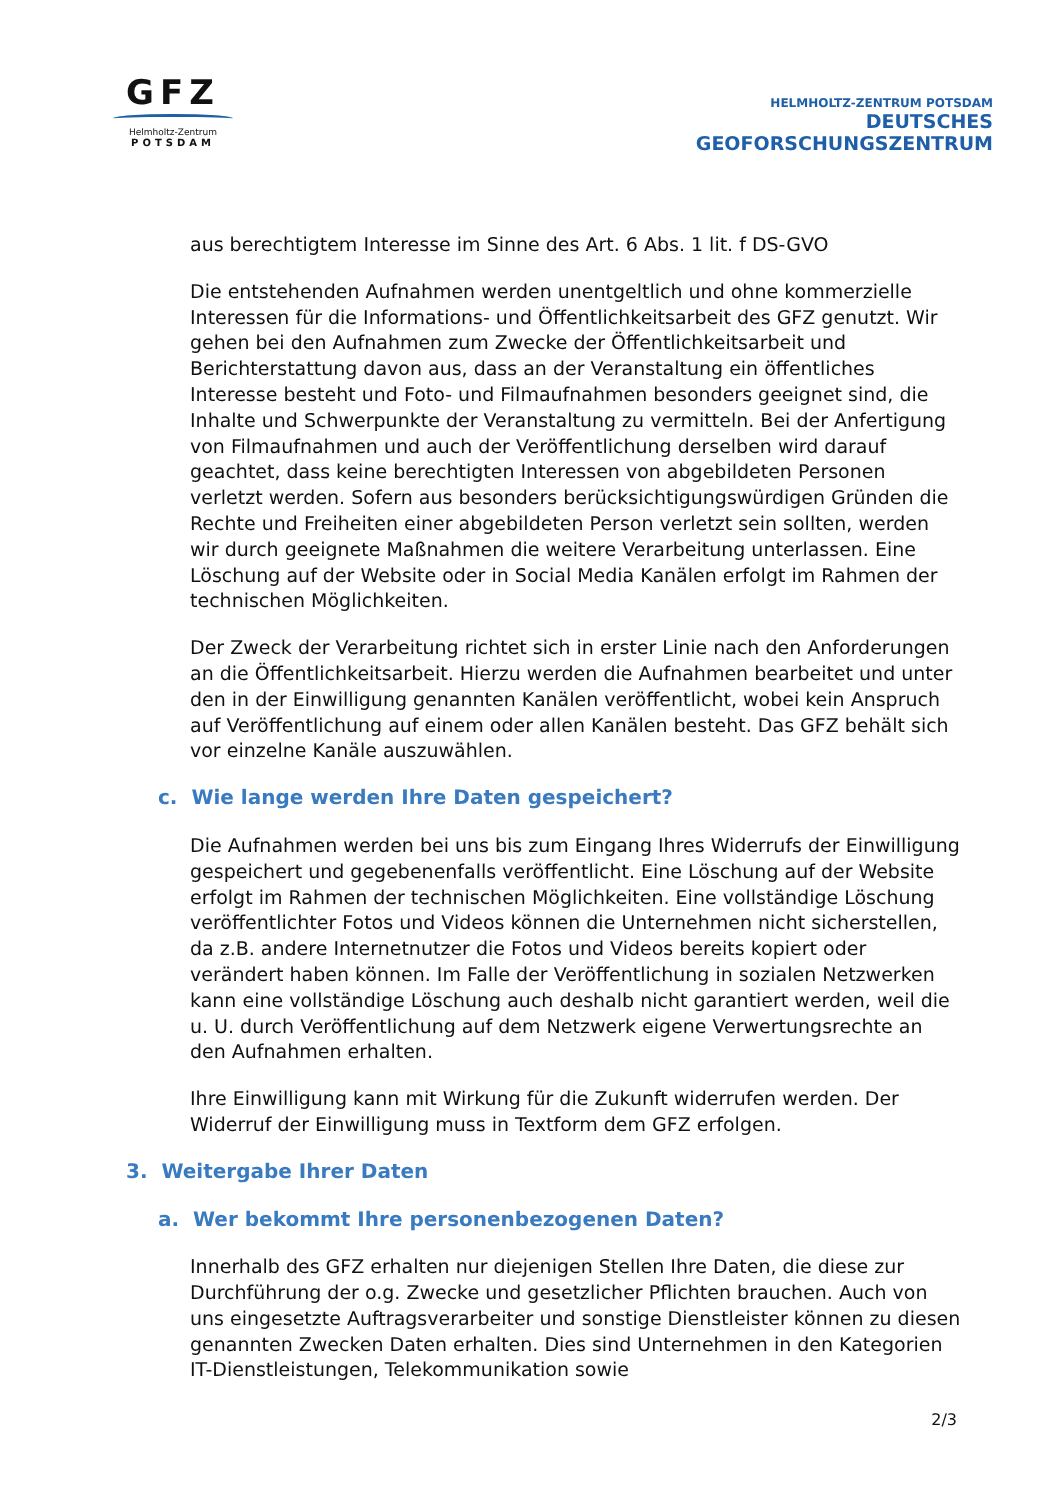GFZ
Helmholtz-Zentrum
POTSDAM
HELMHOLTZ-ZENTRUM POTSDAM
DEUTSCHES
GEOFORSCHUNGSZENTRUM
aus berechtigtem Interesse im Sinne des Art. 6 Abs. 1 lit. f DS-GVO
Die entstehenden Aufnahmen werden unentgeltlich und ohne kommerzielle Interessen für die Informations- und Öffentlichkeitsarbeit des GFZ genutzt. Wir gehen bei den Aufnahmen zum Zwecke der Öffentlichkeitsarbeit und Berichterstattung davon aus, dass an der Veranstaltung ein öffentliches Interesse besteht und Foto- und Filmaufnahmen besonders geeignet sind, die Inhalte und Schwerpunkte der Veranstaltung zu vermitteln. Bei der Anfertigung von Filmaufnahmen und auch der Veröffentlichung derselben wird darauf geachtet, dass keine berechtigten Interessen von abgebildeten Personen verletzt werden. Sofern aus besonders berücksichtigungswürdigen Gründen die Rechte und Freiheiten einer abgebildeten Person verletzt sein sollten, werden wir durch geeignete Maßnahmen die weitere Verarbeitung unterlassen. Eine Löschung auf der Website oder in Social Media Kanälen erfolgt im Rahmen der technischen Möglichkeiten.
Der Zweck der Verarbeitung richtet sich in erster Linie nach den Anforderungen an die Öffentlichkeitsarbeit. Hierzu werden die Aufnahmen bearbeitet und unter den in der Einwilligung genannten Kanälen veröffentlicht, wobei kein Anspruch auf Veröffentlichung auf einem oder allen Kanälen besteht. Das GFZ behält sich vor einzelne Kanäle auszuwählen.
c. Wie lange werden Ihre Daten gespeichert?
Die Aufnahmen werden bei uns bis zum Eingang Ihres Widerrufs der Einwilligung gespeichert und gegebenenfalls veröffentlicht. Eine Löschung auf der Website erfolgt im Rahmen der technischen Möglichkeiten. Eine vollständige Löschung veröffentlichter Fotos und Videos können die Unternehmen nicht sicherstellen, da z.B. andere Internetnutzer die Fotos und Videos bereits kopiert oder verändert haben können. Im Falle der Veröffentlichung in sozialen Netzwerken kann eine vollständige Löschung auch deshalb nicht garantiert werden, weil die u. U. durch Veröffentlichung auf dem Netzwerk eigene Verwertungsrechte an den Aufnahmen erhalten.
Ihre Einwilligung kann mit Wirkung für die Zukunft widerrufen werden. Der Widerruf der Einwilligung muss in Textform dem GFZ erfolgen.
3. Weitergabe Ihrer Daten
a. Wer bekommt Ihre personenbezogenen Daten?
Innerhalb des GFZ erhalten nur diejenigen Stellen Ihre Daten, die diese zur Durchführung der o.g. Zwecke und gesetzlicher Pflichten brauchen. Auch von uns eingesetzte Auftragsverarbeiter und sonstige Dienstleister können zu diesen genannten Zwecken Daten erhalten. Dies sind Unternehmen in den Kategorien IT-Dienstleistungen, Telekommunikation sowie
2/3